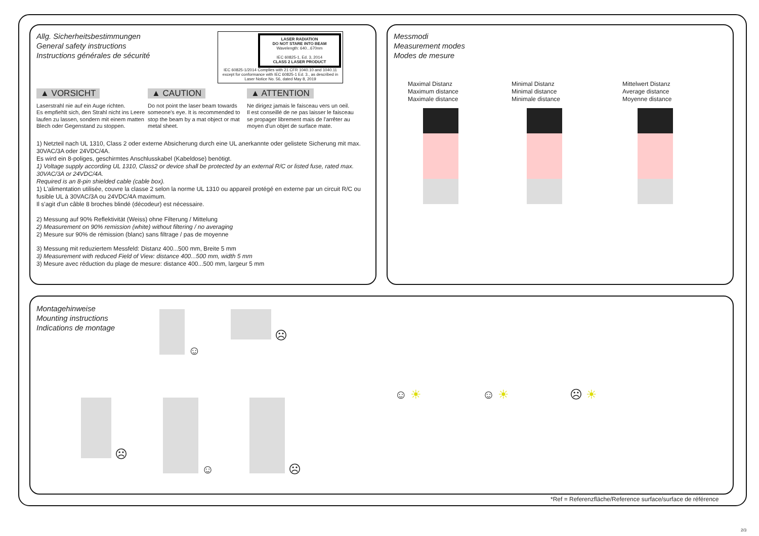Allg. Sicherheitsbestimmungen
General safety instructions
Instructions générales de sécurité
LASER RADIATION
DO NOT STARE INTO BEAM
Wavelength: 640...670nm
IEC 60825-1, Ed. 3, 2014
CLASS 2 LASER PRODUCT
IEC 60825-1/2014 Complies with 21 CFR 1040.10 and 1040.11 except for conformance with IEC 60825-1 Ed. 3., as described in Laser Notice No. 56, dated May 8, 2019
▲ VORSICHT
Laserstrahl nie auf ein Auge richten.
Es empfiehlt sich, den Strahl nicht ins Leere laufen zu lassen, sondern mit einem matten Blech oder Gegenstand zu stoppen.
▲ CAUTION
Do not point the laser beam towards someone's eye. It is recommended to stop the beam by a mat object or mat metal sheet.
▲ ATTENTION
Ne dirigez jamais le faisceau vers un oeil.
Il est conseillé de ne pas laisser le faisceau se propager librement mais de l'arrêter au moyen d'un objet de surface mate.
1) Netzteil nach UL 1310, Class 2 oder externe Absicherung durch eine UL anerkannte oder gelistete Sicherung mit max. 30VAC/3A oder 24VDC/4A.
Es wird ein 8-poliges, geschirmtes Anschlusskabel (Kabeldose) benötigt.
1) Voltage supply according UL 1310, Class2 or device shall be protected by an external R/C or listed fuse, rated max. 30VAC/3A or 24VDC/4A.
Required is an 8-pin shielded cable (cable box).
1) L'alimentation utilisée, couvre la classe 2 selon la norme UL 1310 ou appareil protégé en externe par un circuit R/C ou fusible UL à 30VAC/3A ou 24VDC/4A maximum.
Il s'agit d'un câble 8 broches blindé (décodeur) est nécessaire.
2) Messung auf 90% Reflektivität (Weiss) ohne Filterung / Mittelung
2) Measurement on 90% remission (white) without filtering / no averaging
2) Mesure sur 90% de rémission (blanc) sans filtrage / pas de moyenne
3) Messung mit reduziertem Messfeld: Distanz 400...500 mm, Breite 5 mm
3) Measurement with reduced Field of View: distance 400...500 mm, width 5 mm
3) Mesure avec réduction du plage de mesure: distance 400...500 mm, largeur 5 mm
Messmodi
Measurement modes
Modes de mesure
Maximal Distanz
Maximum distance
Maximale distance
Minimal Distanz
Minimal distance
Minimale distance
Mittelwert Distanz
Average distance
Moyenne distance
Montagehinweise
Mounting instructions
Indications de montage
☺ ☹
☹ ☺ ☹
☺ ☀ ☺ ☀ ☹ ☀
*Ref = Referenzfläche/Reference surface/surface de référence
2/3